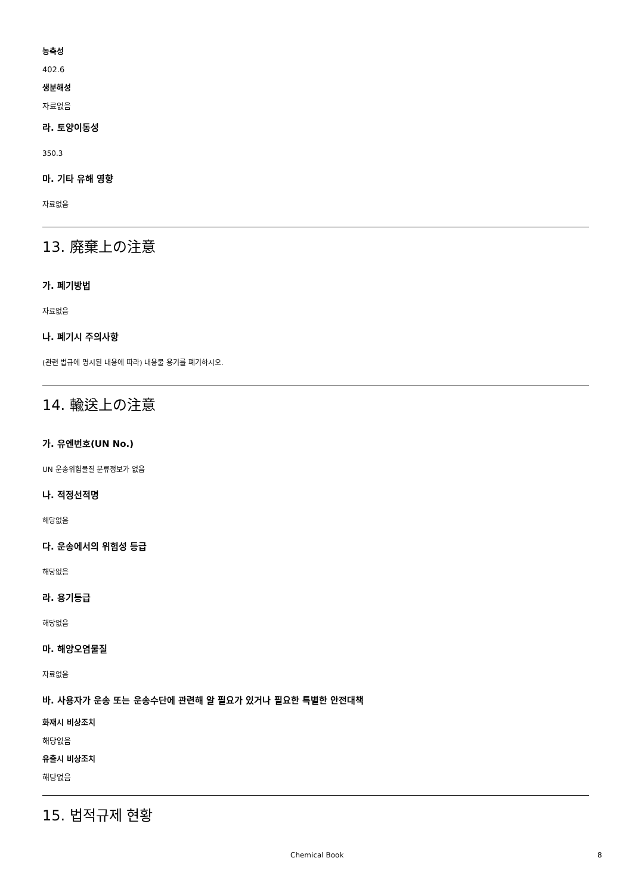농축성
402.6
생분해성
자료없음
라. 토양이동성
350.3
마. 기타 유해 영향
자료없음
13. 廃棄上の注意
가. 폐기방법
자료없음
나. 폐기시 주의사항
(관련 법규에 명시된 내용에 따라) 내용물 용기를 폐기하시오.
14. 輸送上の注意
가. 유엔번호(UN No.)
UN 운송위험물질 분류정보가 없음
나. 적정선적명
해당없음
다. 운송에서의 위험성 등급
해당없음
라. 용기등급
해당없음
마. 해양오염물질
자료없음
바. 사용자가 운송 또는 운송수단에 관련해 알 필요가 있거나 필요한 특별한 안전대책
화재시 비상조치
해당없음
유출시 비상조치
해당없음
15. 법적규제 현황
Chemical Book 8